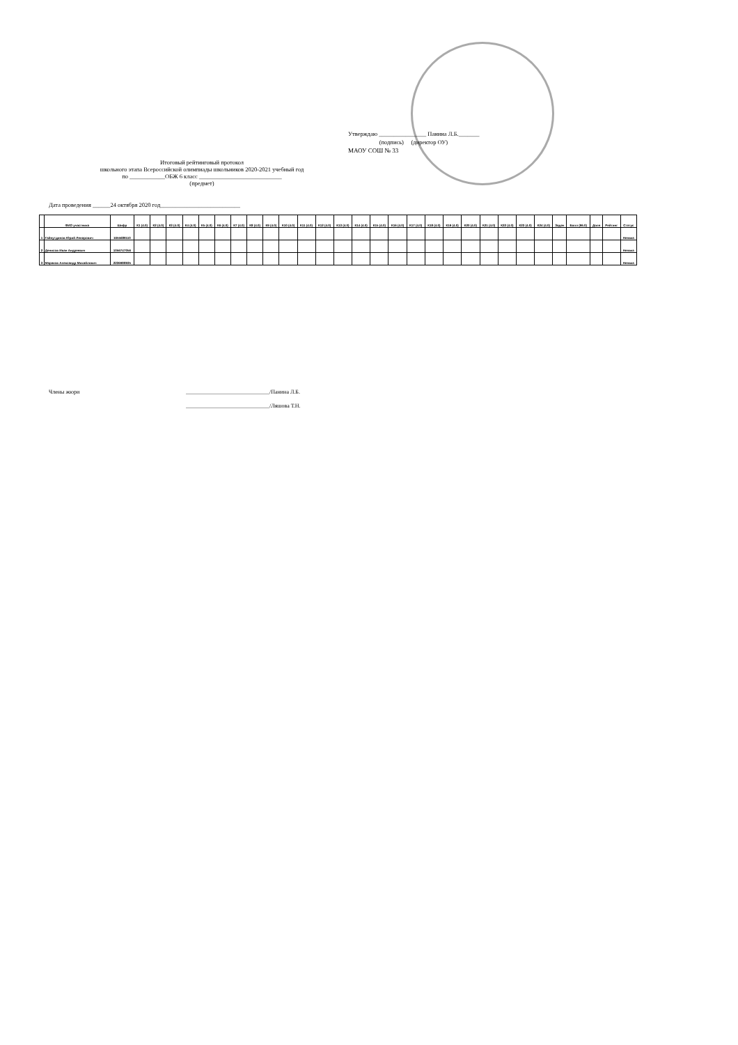Утверждаю ________________ Панина Л.Б._______
(подпись) (директор ОУ)
МАОУ СОШ № 33
Итоговый рейтинговый протокол
школьного этапа Всероссийской олимпиады школьников 2020-2021 учебный год
по ____________ОБЖ 6 класс ____________________________
(предмет)
Дата проведения ______24 октября 2020 год___________________________
| | ФИО участника | Шифр | К1 (4.0) | К2 (4.0) | К3 (4.0) | К4 (4.0) | К5 (4.0) | К6 (4.0) | К7 (4.0) | К8 (4.0) | К9 (4.0) | К10 (4.0) | К11 (4.0) | К12 (4.0) | К13 (4.0) | К14 (4.0) | К15 (4.0) | К16 (4.0) | К17 (4.0) | К18 (4.0) | К19 (4.0) | К20 (4.0) | К21 (4.0) | К22 (4.0) | К23 (4.0) | К24 (4.0) | Задач | Балл (96.0) | Доля | Рейтинг | Статус |
| --- | --- | --- | --- | --- | --- | --- | --- | --- | --- | --- | --- | --- | --- | --- | --- | --- | --- | --- | --- | --- | --- | --- | --- | --- | --- | --- | --- | --- | --- | --- | --- |
| 1 | Гайнутдинов Юрий Ленарович | 1655689110 | | | | | | | | | | | | | | | | | | | | | | | | | | | | | Неявка |
| 2 | Денисов Иван Андреевич | 1056747056 | | | | | | | | | | | | | | | | | | | | | | | | | | | | | Неявка |
| 3 | Мараков Александр Михайлович | 2236988935 | | | | | | | | | | | | | | | | | | | | | | | | | | | | | Неявка |
Члены жюри ______________________________/Панина Л.Б.
______________________________/Ляшова Т.Н.